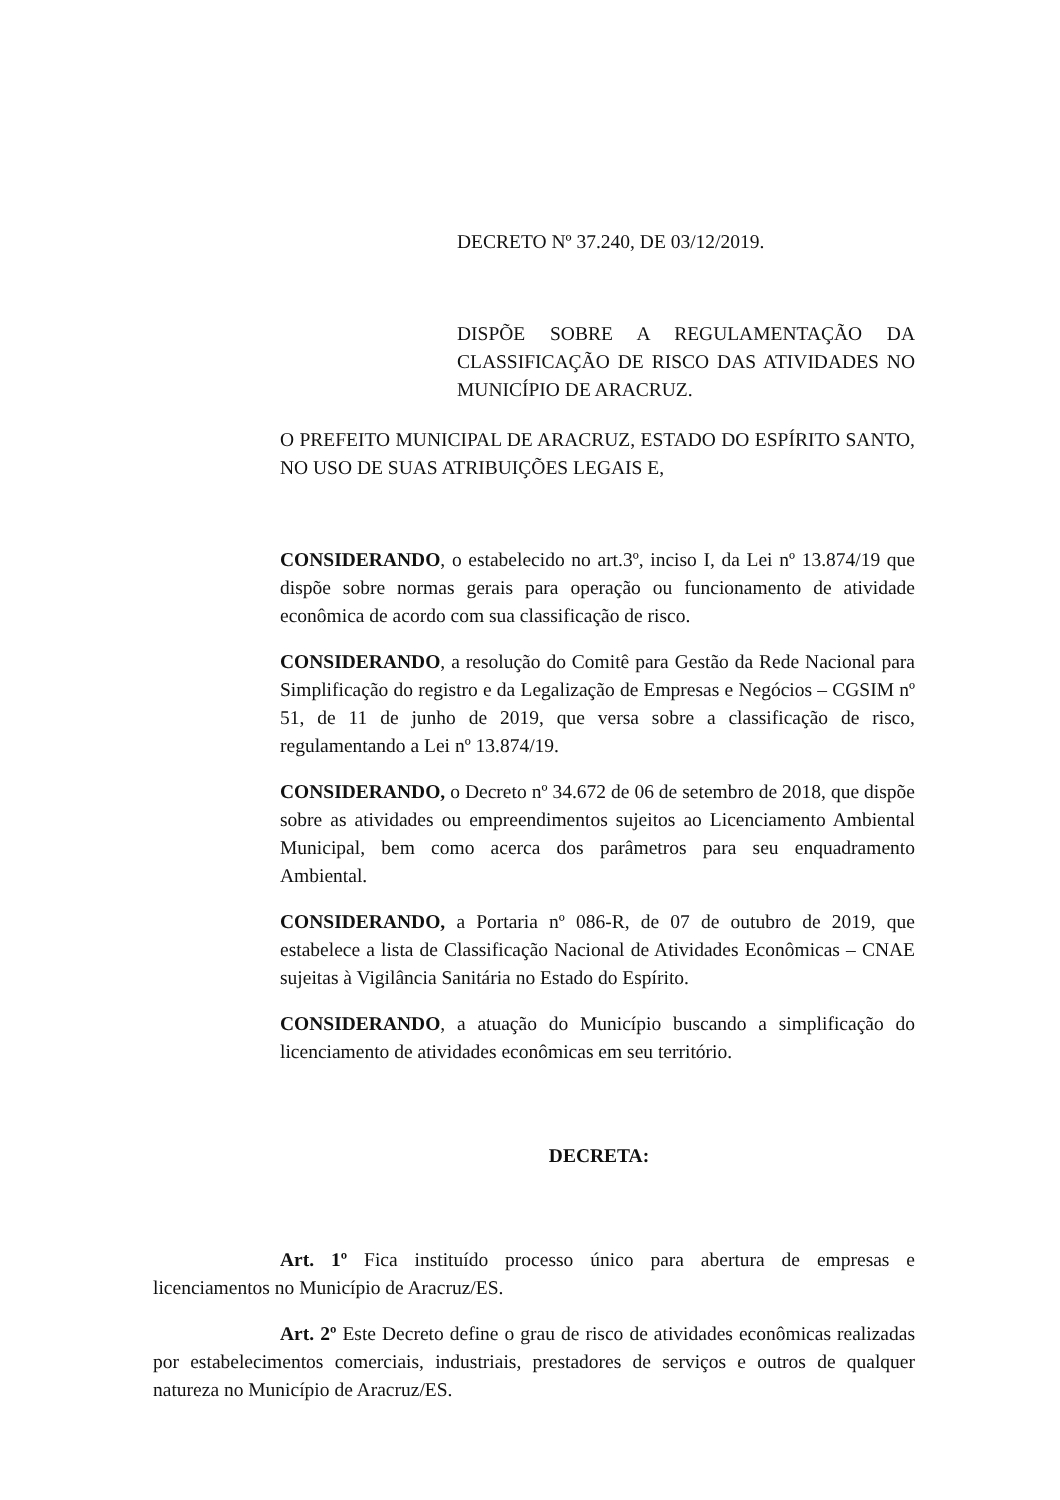DECRETO Nº 37.240, DE 03/12/2019.
DISPÕE SOBRE A REGULAMENTAÇÃO DA CLASSIFICAÇÃO DE RISCO DAS ATIVIDADES NO MUNICÍPIO DE ARACRUZ.
O PREFEITO MUNICIPAL DE ARACRUZ, ESTADO DO ESPÍRITO SANTO, NO USO DE SUAS ATRIBUIÇÕES LEGAIS E,
CONSIDERANDO, o estabelecido no art.3º, inciso I, da Lei nº 13.874/19 que dispõe sobre normas gerais para operação ou funcionamento de atividade econômica de acordo com sua classificação de risco.
CONSIDERANDO, a resolução do Comitê para Gestão da Rede Nacional para Simplificação do registro e da Legalização de Empresas e Negócios – CGSIM nº 51, de 11 de junho de 2019, que versa sobre a classificação de risco, regulamentando a Lei nº 13.874/19.
CONSIDERANDO, o Decreto nº 34.672 de 06 de setembro de 2018, que dispõe sobre as atividades ou empreendimentos sujeitos ao Licenciamento Ambiental Municipal, bem como acerca dos parâmetros para seu enquadramento Ambiental.
CONSIDERANDO, a Portaria nº 086-R, de 07 de outubro de 2019, que estabelece a lista de Classificação Nacional de Atividades Econômicas – CNAE sujeitas à Vigilância Sanitária no Estado do Espírito.
CONSIDERANDO, a atuação do Município buscando a simplificação do licenciamento de atividades econômicas em seu território.
DECRETA:
Art. 1º Fica instituído processo único para abertura de empresas e licenciamentos no Município de Aracruz/ES.
Art. 2º Este Decreto define o grau de risco de atividades econômicas realizadas por estabelecimentos comerciais, industriais, prestadores de serviços e outros de qualquer natureza no Município de Aracruz/ES.